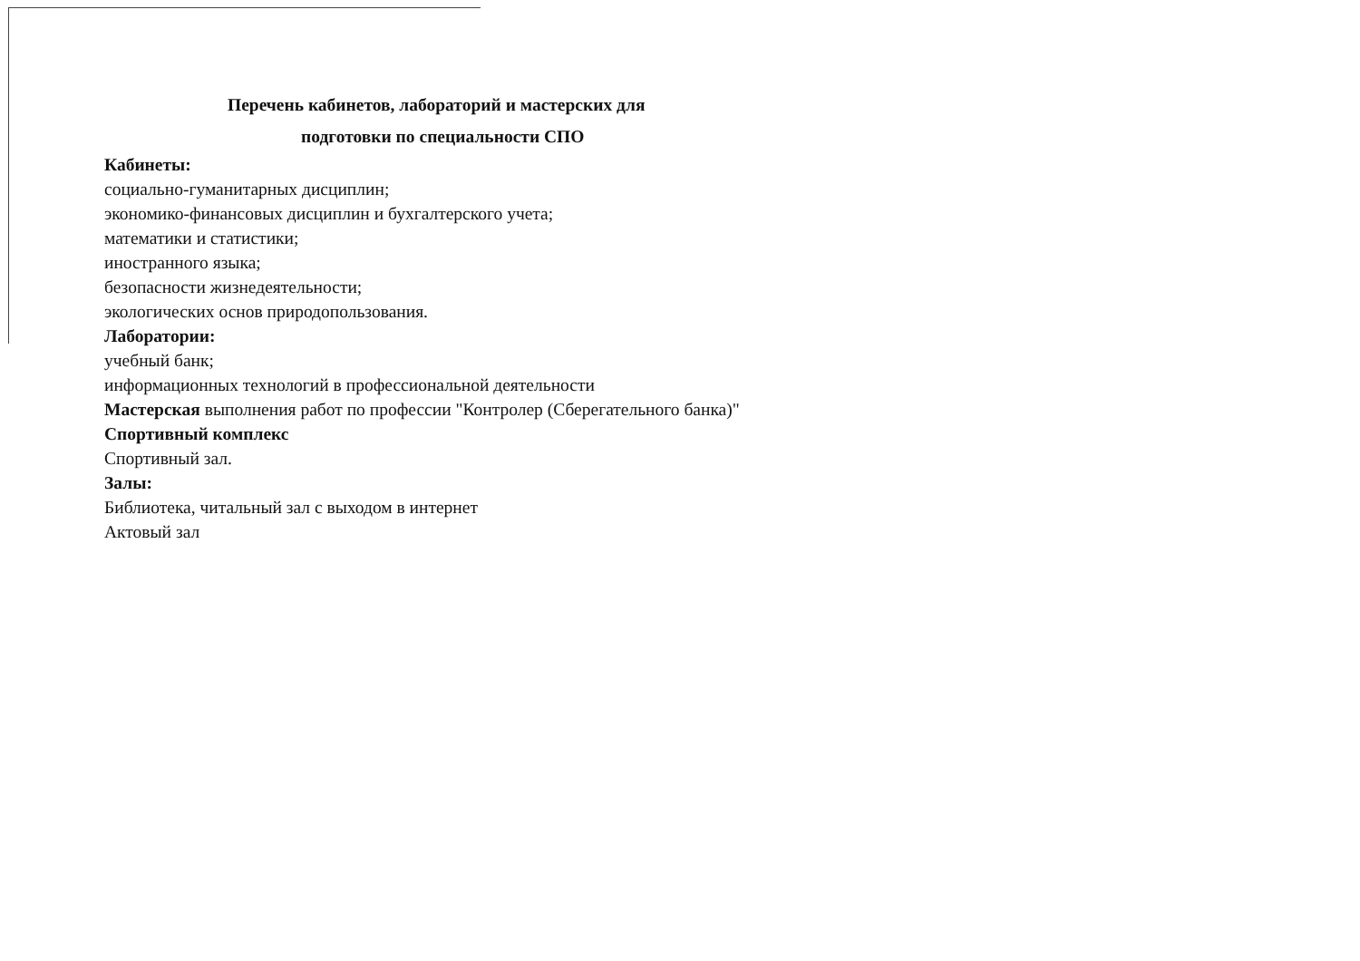Перечень кабинетов, лабораторий и мастерских для
подготовки по специальности СПО
Кабинеты:
социально-гуманитарных дисциплин;
экономико-финансовых дисциплин и бухгалтерского учета;
математики и статистики;
иностранного языка;
безопасности жизнедеятельности;
экологических основ природопользования.
Лаборатории:
учебный банк;
информационных технологий в профессиональной деятельности
Мастерская выполнения работ по профессии "Контролер (Сберегательного банка)"
Спортивный комплекс
Спортивный зал.
Залы:
Библиотека, читальный зал с выходом в интернет
Актовый зал